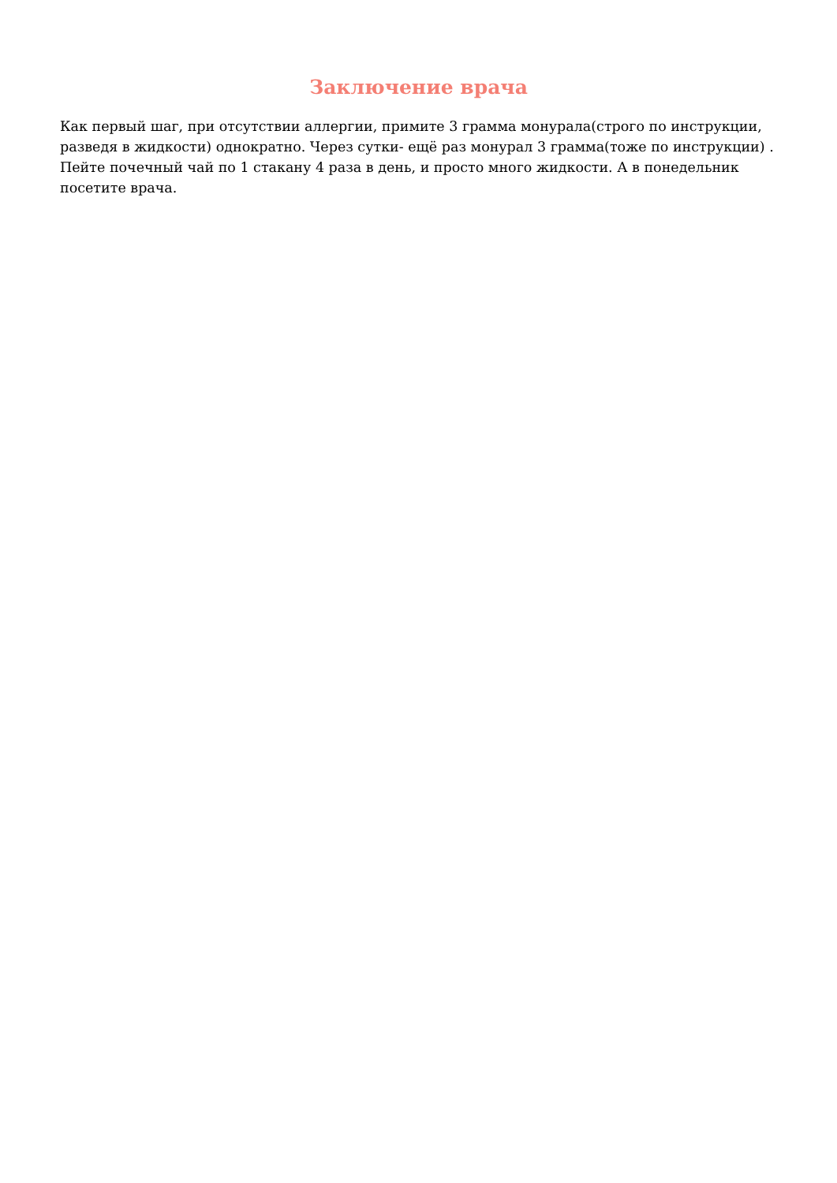Заключение врача
Как первый шаг, при отсутствии аллергии, примите 3 грамма монурала(строго по инструкции, разведя в жидкости) однократно. Через сутки- ещё раз монурал 3 грамма(тоже по инструкции) . Пейте почечный чай по 1 стакану 4 раза в день, и просто много жидкости. А в понедельник посетите врача.